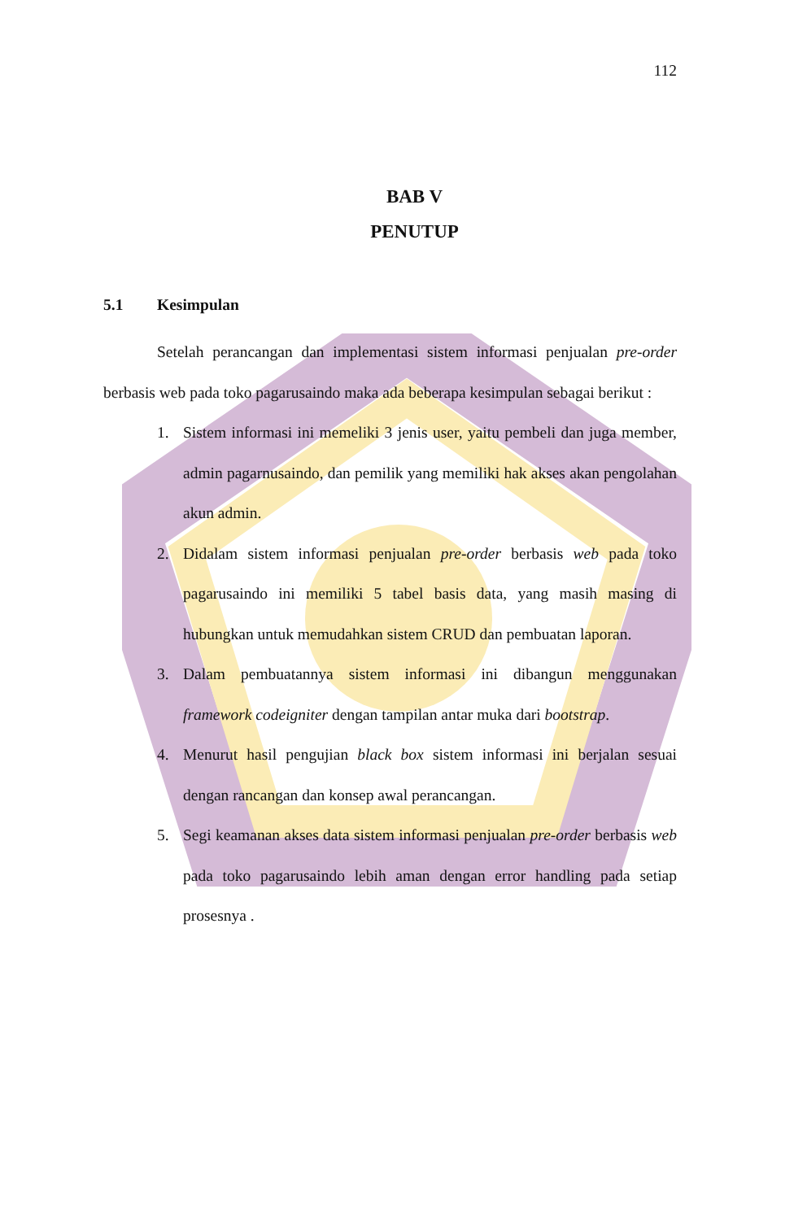112
BAB V
PENUTUP
5.1 Kesimpulan
Setelah perancangan dan implementasi sistem informasi penjualan pre-order berbasis web pada toko pagarusaindo maka ada beberapa kesimpulan sebagai berikut :
1. Sistem informasi ini memeliki 3 jenis user, yaitu pembeli dan juga member, admin pagarnusaindo, dan pemilik yang memiliki hak akses akan pengolahan akun admin.
2. Didalam sistem informasi penjualan pre-order berbasis web pada toko pagarusaindo ini memiliki 5 tabel basis data, yang masih masing di hubungkan untuk memudahkan sistem CRUD dan pembuatan laporan.
3. Dalam pembuatannya sistem informasi ini dibangun menggunakan framework codeigniter dengan tampilan antar muka dari bootstrap.
4. Menurut hasil pengujian black box sistem informasi ini berjalan sesuai dengan rancangan dan konsep awal perancangan.
5. Segi keamanan akses data sistem informasi penjualan pre-order berbasis web pada toko pagarusaindo lebih aman dengan error handling pada setiap prosesnya .